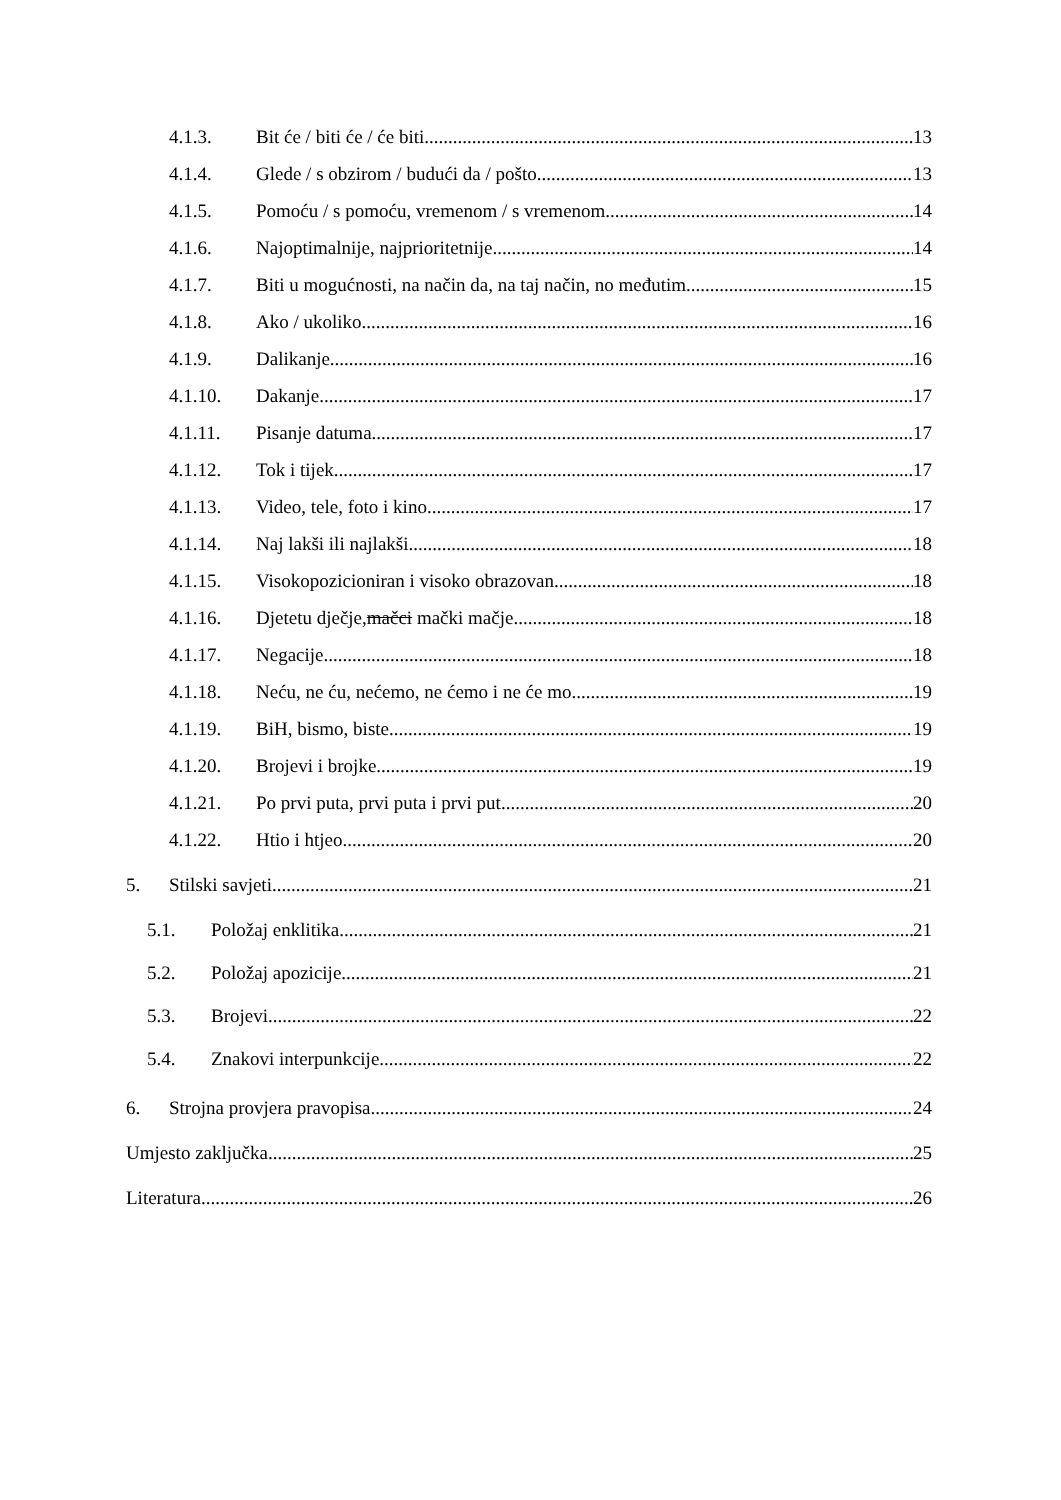4.1.3. Bit će / biti će / će biti 13
4.1.4. Glede / s obzirom / budući da / pošto 13
4.1.5. Pomoću / s pomoću, vremenom / s vremenom 14
4.1.6. Najoptimalnije, najprioritetnije 14
4.1.7. Biti u mogućnosti, na način da, na taj način, no međutim 15
4.1.8. Ako / ukoliko 16
4.1.9. Dalikanje 16
4.1.10. Dakanje 17
4.1.11. Pisanje datuma 17
4.1.12. Tok i tijek 17
4.1.13. Video, tele, foto i kino 17
4.1.14. Naj lakši ili najlakši 18
4.1.15. Visokopozicioniran i visoko obrazovan 18
4.1.16. Djetetu dječje, mačci mački mačje 18
4.1.17. Negacije 18
4.1.18. Neću, ne ću, nećemo, ne ćemo i ne će mo 19
4.1.19. BiH, bismo, biste 19
4.1.20. Brojevi i brojke 19
4.1.21. Po prvi puta, prvi puta i prvi put 20
4.1.22. Htio i htjeo 20
5. Stilski savjeti 21
5.1. Položaj enklitika 21
5.2. Položaj apozicije 21
5.3. Brojevi 22
5.4. Znakovi interpunkcije 22
6. Strojna provjera pravopisa 24
Umjesto zaključka 25
Literatura 26